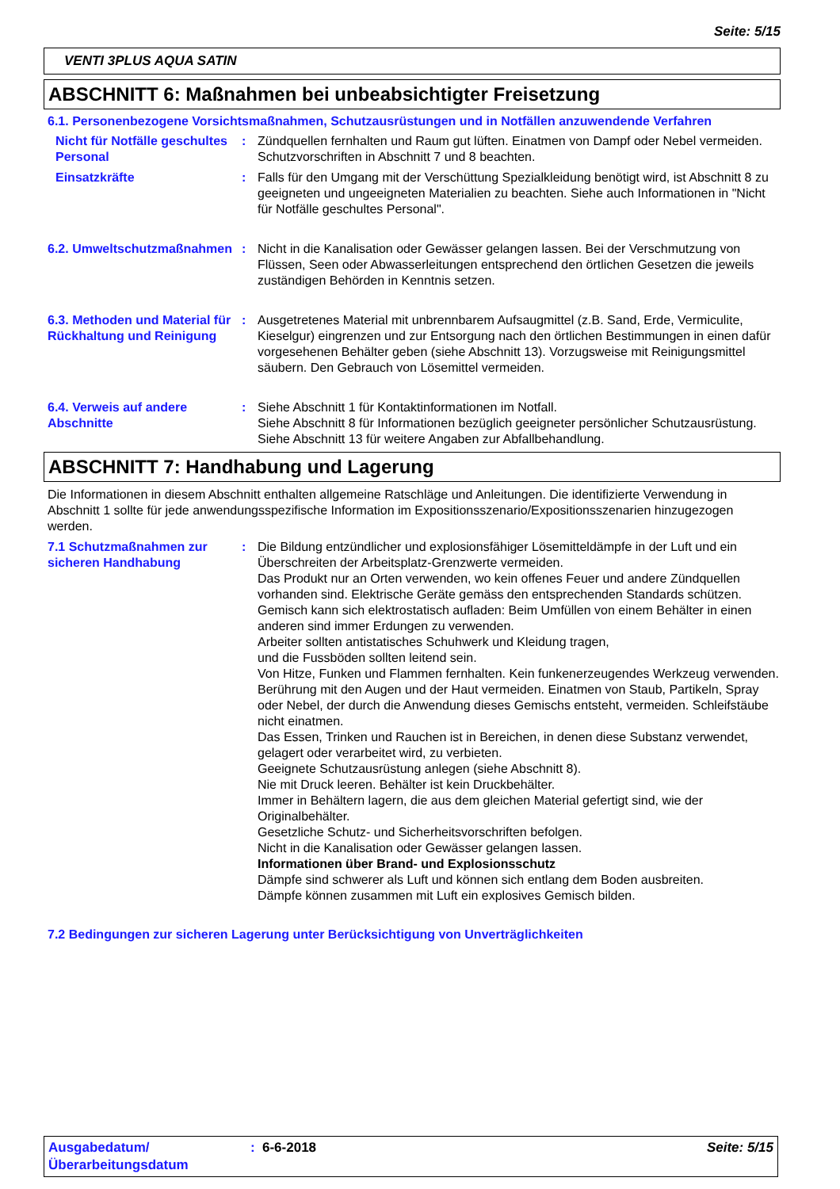Seite: 5/15
VENTI 3PLUS AQUA SATIN
ABSCHNITT 6: Maßnahmen bei unbeabsichtigter Freisetzung
6.1. Personenbezogene Vorsichtsmaßnahmen, Schutzausrüstungen und in Notfällen anzuwendende Verfahren
Nicht für Notfälle geschultes Personal
: Zündquellen fernhalten und Raum gut lüften. Einatmen von Dampf oder Nebel vermeiden. Schutzvorschriften in Abschnitt 7 und 8 beachten.
Einsatzkräfte : Falls für den Umgang mit der Verschüttung Spezialkleidung benötigt wird, ist Abschnitt 8 zu geeigneten und ungeeigneten Materialien zu beachten. Siehe auch Informationen in "Nicht für Notfälle geschultes Personal".
6.2. Umweltschutzmaßnahmen
: Nicht in die Kanalisation oder Gewässer gelangen lassen. Bei der Verschmutzung von Flüssen, Seen oder Abwasserleitungen entsprechend den örtlichen Gesetzen die jeweils zuständigen Behörden in Kenntnis setzen.
6.3. Methoden und Material für Rückhaltung und Reinigung
: Ausgetretenes Material mit unbrennbarem Aufsaugmittel (z.B. Sand, Erde, Vermiculite, Kieselgur) eingrenzen und zur Entsorgung nach den örtlichen Bestimmungen in einen dafür vorgesehenen Behälter geben (siehe Abschnitt 13). Vorzugsweise mit Reinigungsmittel säubern. Den Gebrauch von Lösemittel vermeiden.
6.4. Verweis auf andere Abschnitte
: Siehe Abschnitt 1 für Kontaktinformationen im Notfall.
Siehe Abschnitt 8 für Informationen bezüglich geeigneter persönlicher Schutzausrüstung.
Siehe Abschnitt 13 für weitere Angaben zur Abfallbehandlung.
ABSCHNITT 7: Handhabung und Lagerung
Die Informationen in diesem Abschnitt enthalten allgemeine Ratschläge und Anleitungen. Die identifizierte Verwendung in Abschnitt 1 sollte für jede anwendungsspezifische Information im Expositionsszenario/Expositionsszenarien hinzugezogen werden.
7.1 Schutzmaßnahmen zur sicheren Handhabung
: Die Bildung entzündlicher und explosionsfähiger Lösemitteldämpfe in der Luft und ein Überschreiten der Arbeitsplatz-Grenzwerte vermeiden.
Das Produkt nur an Orten verwenden, wo kein offenes Feuer und andere Zündquellen vorhanden sind. Elektrische Geräte gemäss den entsprechenden Standards schützen.
Gemisch kann sich elektrostatisch aufladen: Beim Umfüllen von einem Behälter in einen anderen sind immer Erdungen zu verwenden.
Arbeiter sollten antistatisches Schuhwerk und Kleidung tragen,
und die Fussböden sollten leitend sein.
Von Hitze, Funken und Flammen fernhalten. Kein funkenerzeugendes Werkzeug verwenden.
Berührung mit den Augen und der Haut vermeiden. Einatmen von Staub, Partikeln, Spray oder Nebel, der durch die Anwendung dieses Gemischs entsteht, vermeiden. Schleifstäube nicht einatmen.
Das Essen, Trinken und Rauchen ist in Bereichen, in denen diese Substanz verwendet, gelagert oder verarbeitet wird, zu verbieten.
Geeignete Schutzausrüstung anlegen (siehe Abschnitt 8).
Nie mit Druck leeren. Behälter ist kein Druckbehälter.
Immer in Behältern lagern, die aus dem gleichen Material gefertigt sind, wie der Originalbehälter.
Gesetzliche Schutz- und Sicherheitsvorschriften befolgen.
Nicht in die Kanalisation oder Gewässer gelangen lassen.
Informationen über Brand- und Explosionsschutz
Dämpfe sind schwerer als Luft und können sich entlang dem Boden ausbreiten.
Dämpfe können zusammen mit Luft ein explosives Gemisch bilden.
7.2 Bedingungen zur sicheren Lagerung unter Berücksichtigung von Unverträglichkeiten
Ausgabedatum/ Überarbeitungsdatum
: 6-6-2018 Seite: 5/15